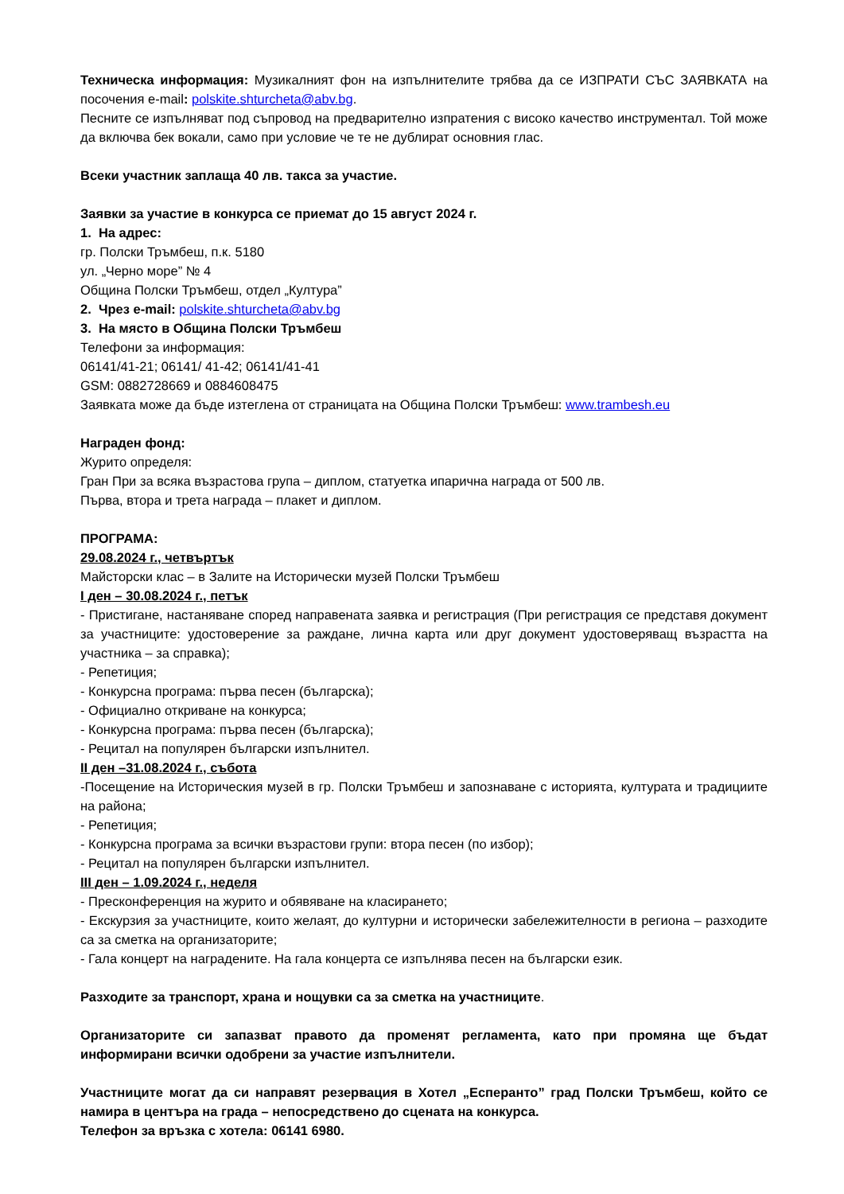Техническа информация: Музикалният фон на изпълнителите трябва да се ИЗПРАТИ СЪС ЗАЯВКАТА на посочения e-mail: polskite.shturcheta@abv.bg.
Песните се изпълняват под съпровод на предварително изпратения с високо качество инструментал. Той може да включва бек вокали, само при условие че те не дублират основния глас.
Всеки участник заплаща 40 лв. такса за участие.
Заявки за участие в конкурса се приемат до 15 август 2024 г.
1. На адрес:
гр. Полски Тръмбеш, п.к. 5180
ул. „Черно море” № 4
Община Полски Тръмбеш, отдел „Култура”
2. Чрез e-mail: polskite.shturcheta@abv.bg
3. На място в Община Полски Тръмбеш
Телефони за информация:
06141/41-21; 06141/ 41-42; 06141/41-41
GSM: 0882728669 и 0884608475
Заявката може да бъде изтеглена от страницата на Община Полски Тръмбеш: www.trambesh.eu
Награден фонд:
Журито определя:
Гран При за всяка възрастова група – диплом, статуетка ипарична награда от 500 лв.
Първа, втора и трета награда – плакет и диплом.
ПРОГРАМА:
29.08.2024 г., четвъртък
Майсторски клас – в Залите на Исторически музей Полски Тръмбеш
I ден – 30.08.2024 г., петък
- Пристигане, настаняване според направената заявка и регистрация (При регистрация се представя документ за участниците: удостоверение за раждане, лична карта или друг документ удостоверяващ възрастта на участника – за справка);
- Репетиция;
- Конкурсна програма: първа песен (българска);
- Официално откриване на конкурса;
- Конкурсна програма: първа песен (българска);
- Рецитал на популярен български изпълнител.
II ден –31.08.2024 г., събота
-Посещение на Историческия музей в гр. Полски Тръмбеш и запознаване с историята, културата и традициите на района;
- Репетиция;
- Конкурсна програма за всички възрастови групи: втора песен (по избор);
- Рецитал на популярен български изпълнител.
III ден – 1.09.2024 г., неделя
- Пресконференция на журито и обявяване на класирането;
- Екскурзия за участниците, които желаят, до културни и исторически забележителности в региона – разходите са за сметка на организаторите;
- Гала концерт на наградените. На гала концерта се изпълнява песен на български език.
Разходите за транспорт, храна и нощувки са за сметка на участниците.
Организаторите си запазват правото да променят регламента, като при промяна ще бъдат информирани всички одобрени за участие изпълнители.
Участниците могат да си направят резервация в Хотел „Есперанто” град Полски Тръмбеш, който се намира в центъра на града – непосредствено до сцената на конкурса.
Телефон за връзка с хотела: 06141 6980.